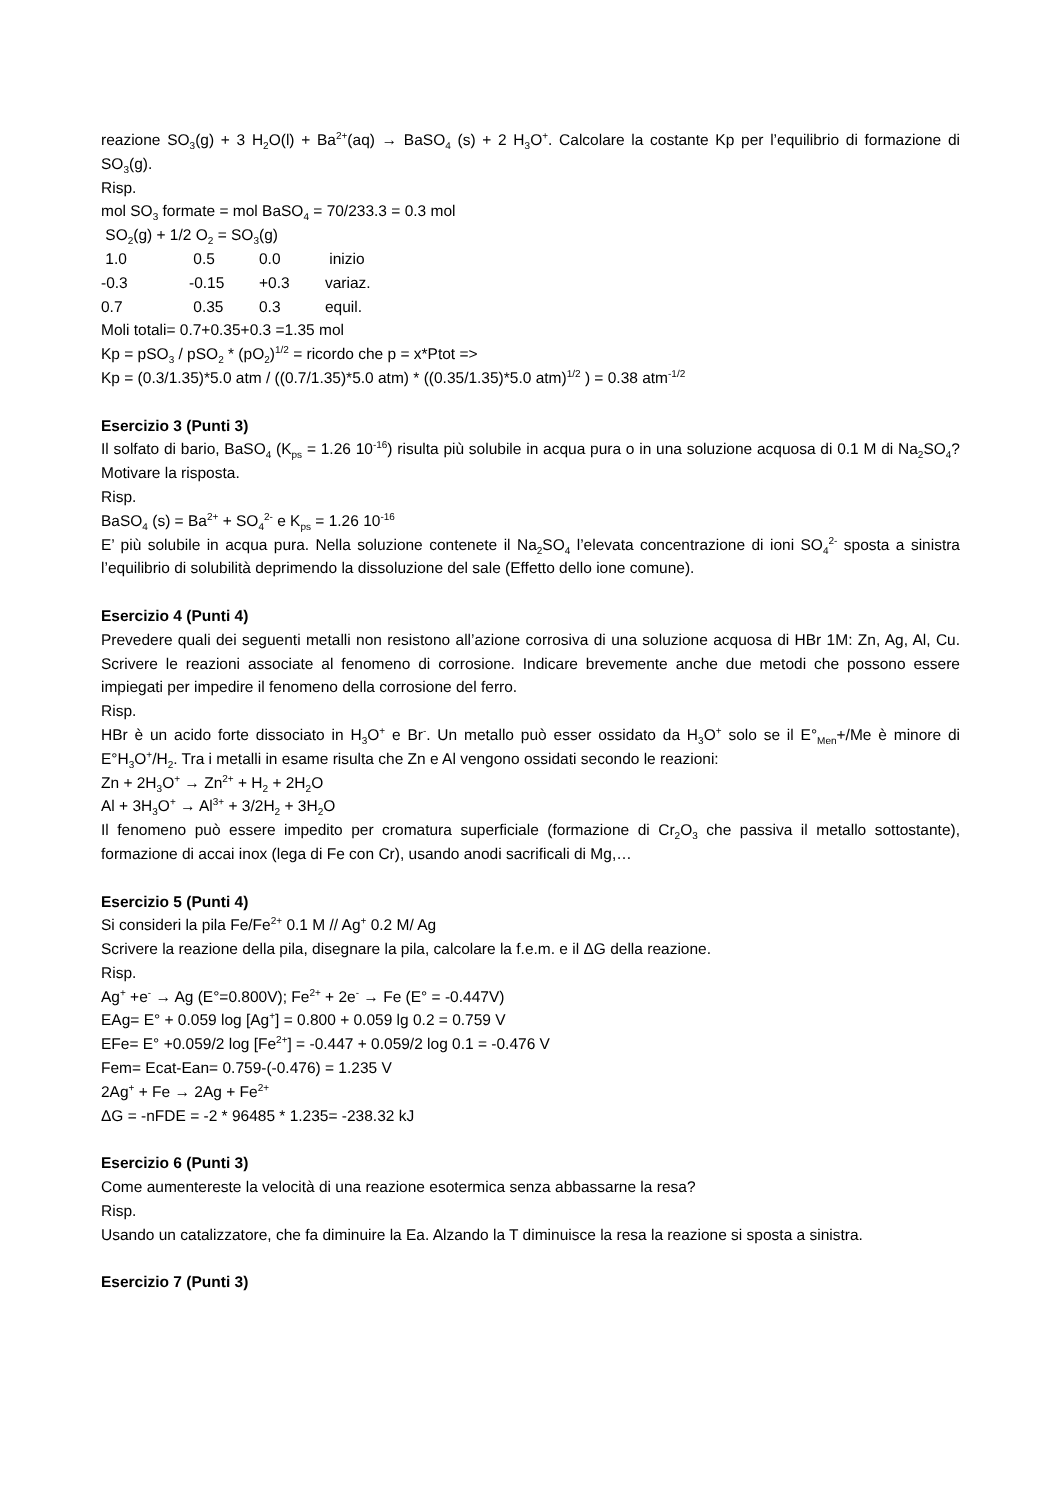reazione SO<sub>3</sub>(g) + 3 H<sub>2</sub>O(l) + Ba<sup>2+</sup>(aq) → BaSO<sub>4</sub> (s) + 2 H<sub>3</sub>O<sup>+</sup>. Calcolare la costante Kp per l’equilibrio di formazione di SO<sub>3</sub>(g).
Risp.
mol SO<sub>3</sub> formate = mol BaSO<sub>4</sub> = 70/233.3 = 0.3 mol
SO<sub>2</sub>(g) + 1/2 O<sub>2</sub> = SO<sub>3</sub>(g)
| 1.0 | 0.5 | 0.0 | inizio |
| -0.3 | -0.15 | +0.3 | variaz. |
| 0.7 | 0.35 | 0.3 | equil. |
Moli totali= 0.7+0.35+0.3 =1.35 mol
Kp = pSO<sub>3</sub> / pSO<sub>2</sub> * (pO<sub>2</sub>)<sup>1/2</sup> = ricordo che p = x*Ptot =>
Kp = (0.3/1.35)*5.0 atm / ((0.7/1.35)*5.0 atm) * ((0.35/1.35)*5.0 atm)<sup>1/2</sup> ) = 0.38 atm<sup>-1/2</sup>
Esercizio 3 (Punti 3)
Il solfato di bario, BaSO<sub>4</sub> (K<sub>ps</sub> = 1.26 10<sup>-16</sup>) risulta più solubile in acqua pura o in una soluzione acquosa di 0.1 M di Na<sub>2</sub>SO<sub>4</sub>? Motivare la risposta.
Risp.
BaSO<sub>4</sub> (s) = Ba<sup>2+</sup> + SO<sub>4</sub><sup>2-</sup> e K<sub>ps</sub> = 1.26 10<sup>-16</sup>
E’ più solubile in acqua pura. Nella soluzione contenete il Na<sub>2</sub>SO<sub>4</sub> l’elevata concentrazione di ioni SO<sub>4</sub><sup>2-</sup> sposta a sinistra l’equilibrio di solubilità deprimendo la dissoluzione del sale (Effetto dello ione comune).
Esercizio 4 (Punti 4)
Prevedere quali dei seguenti metalli non resistono all’azione corrosiva di una soluzione acquosa di HBr 1M: Zn, Ag, Al, Cu. Scrivere le reazioni associate al fenomeno di corrosione. Indicare brevemente anche due metodi che possono essere impiegati per impedire il fenomeno della corrosione del ferro.
Risp.
HBr è un acido forte dissociato in H<sub>3</sub>O<sup>+</sup> e Br<sup>-</sup>. Un metallo può esser ossidato da H<sub>3</sub>O<sup>+</sup> solo se il E°<sub>Men</sub>+/Me è minore di E°H<sub>3</sub>O<sup>+</sup>/H<sub>2</sub>. Tra i metalli in esame risulta che Zn e Al vengono ossidati secondo le reazioni:
Zn + 2H<sub>3</sub>O<sup>+</sup> → Zn<sup>2+</sup> + H<sub>2</sub> + 2H<sub>2</sub>O
Al + 3H<sub>3</sub>O<sup>+</sup> → Al<sup>3+</sup> + 3/2H<sub>2</sub> + 3H<sub>2</sub>O
Il fenomeno può essere impedito per cromatura superficiale (formazione di Cr<sub>2</sub>O<sub>3</sub> che passiva il metallo sottostante), formazione di accai inox (lega di Fe con Cr), usando anodi sacrificali di Mg,…
Esercizio 5 (Punti 4)
Si consideri la pila Fe/Fe<sup>2+</sup> 0.1 M // Ag<sup>+</sup> 0.2 M/ Ag
Scrivere la reazione della pila, disegnare la pila, calcolare la f.e.m. e il ΔG della reazione.
Risp.
Ag<sup>+</sup> +e<sup>-</sup> → Ag (E°=0.800V); Fe<sup>2+</sup> + 2e<sup>-</sup> → Fe (E° = -0.447V)
EAg= E° + 0.059 log [Ag<sup>+</sup>] = 0.800 + 0.059 lg 0.2 = 0.759 V
EFe= E° +0.059/2 log [Fe<sup>2+</sup>] = -0.447 + 0.059/2 log 0.1 = -0.476 V
Fem= Ecat-Ean= 0.759-(-0.476) = 1.235 V
2Ag<sup>+</sup> + Fe → 2Ag + Fe<sup>2+</sup>
ΔG = -nFDE = -2 * 96485 * 1.235= -238.32 kJ
Esercizio 6 (Punti 3)
Come aumentereste la velocità di una reazione esotermica senza abbassarne la resa?
Risp.
Usando un catalizzatore, che fa diminuire la Ea. Alzando la T diminuisce la resa la reazione si sposta a sinistra.
Esercizio 7 (Punti 3)